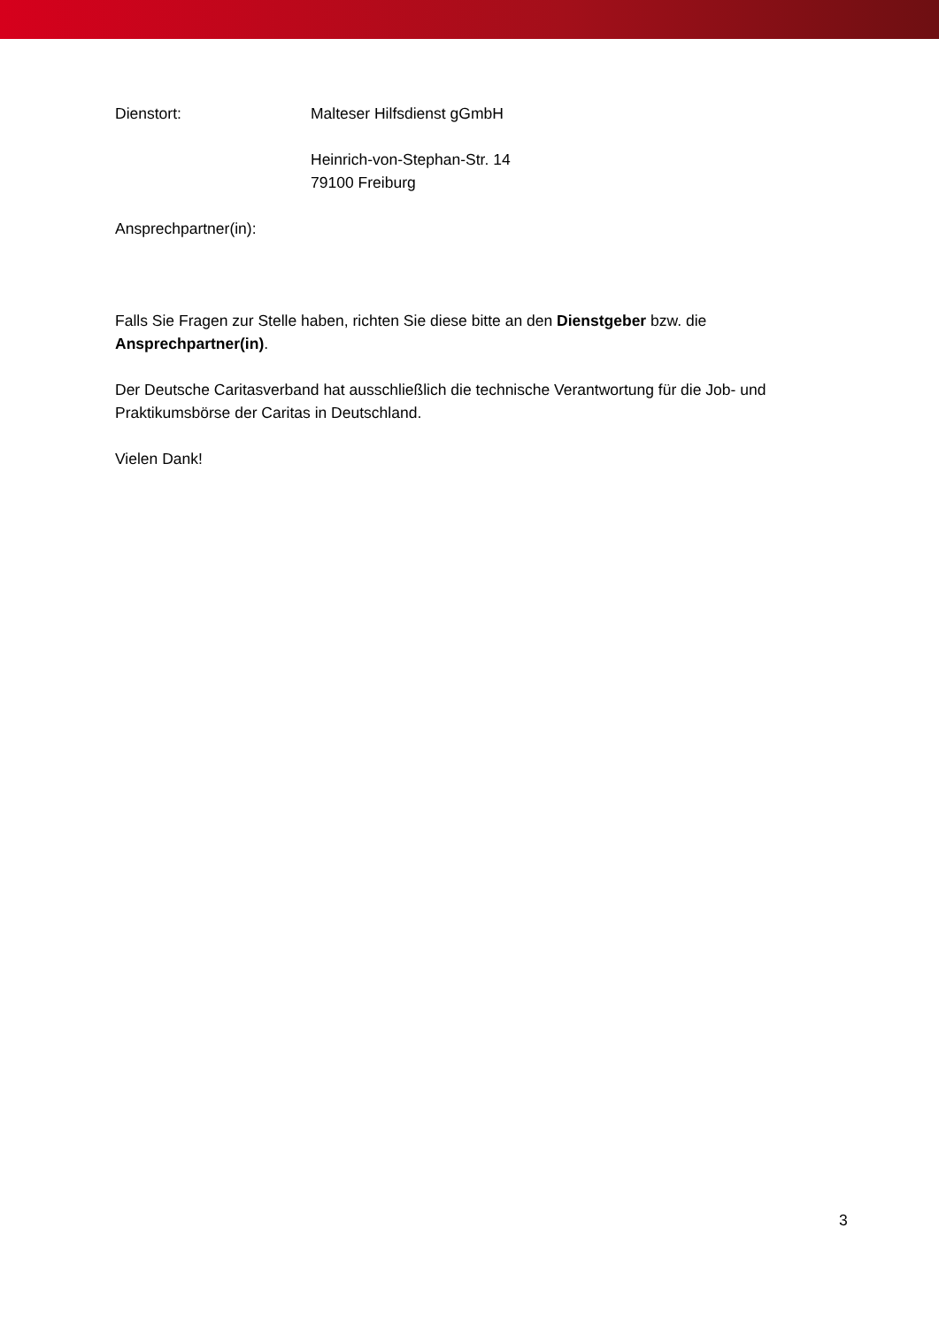Dienstort: Malteser Hilfsdienst gGmbH
Heinrich-von-Stephan-Str. 14
79100 Freiburg
Ansprechpartner(in):
Falls Sie Fragen zur Stelle haben, richten Sie diese bitte an den Dienstgeber bzw. die Ansprechpartner(in).
Der Deutsche Caritasverband hat ausschließlich die technische Verantwortung für die Job- und Praktikumsbörse der Caritas in Deutschland.
Vielen Dank!
3